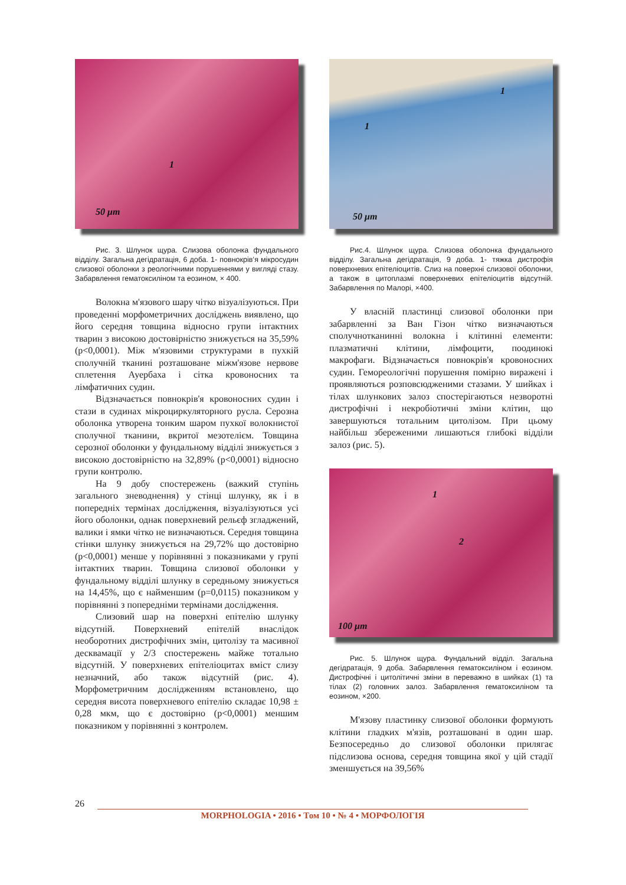1
50 μm
Рис. 3. Шлунок щура. Слизова оболонка фундального відділу. Загальна дегідратація, 6 доба. 1- повнокрів’я мікросудин слизової оболонки з реологічними порушеннями у вигляді стазу. Забарвлення гематоксиліном та еозином, × 400.
Волокна м'язового шару чітко візуалізуються. При проведенні морфометричних досліджень виявлено, що його середня товщина відносно групи інтактних тварин з високою достовірністю знижується на 35,59% (p<0,0001). Між м'язовими структурами в пухкій сполучній тканині розташоване міжм'язове нервове сплетення Ауербаха і сітка кровоносних та лімфатичних судин.
Відзначається повнокрів'я кровоносних судин і стази в судинах мікроциркуляторного русла. Серозна оболонка утворена тонким шаром пухкої волокнистої сполучної тканини, вкритої мезотелієм. Товщина серозної оболонки у фундальному відділі знижується з високою достовірністю на 32,89% (p<0,0001) відносно групи контролю.
На 9 добу спостережень (важкий ступінь загального зневоднення) у стінці шлунку, як і в попередніх термінах дослідження, візуалізуються усі його оболонки, однак поверхневий рельєф згладжений, валики і ямки чітко не визначаються. Середня товщина стінки шлунку знижується на 29,72% що достовірно (p<0,0001) менше у порівнянні з показниками у групі інтактних тварин. Товщина слизової оболонки у фундальному відділі шлунку в середньому знижується на 14,45%, що є найменшим (p=0,0115) показником у порівнянні з попередніми термінами дослідження.
Слизовий шар на поверхні епітелію шлунку відсутній. Поверхневий епітелій внаслідок необоротних дистрофічних змін, цитолізу та масивної десквамації у 2/3 спостережень майже тотально відсутній. У поверхневих епітеліоцитах вміст слизу незначний, або також відсутній (рис. 4). Морфометричним дослідженням встановлено, що середня висота поверхневого епітелію складає 10,98 ± 0,28 мкм, що є достовірно (p<0,0001) меншим показником у порівнянні з контролем.
1
1
50 μm
Рис.4. Шлунок щура. Слизова оболонка фундального відділу. Загальна дегідратація, 9 доба. 1- тяжка дистрофія поверхневих епітеліоцитів. Слиз на поверхні слизової оболонки, а також в цитоплазмі поверхневих епітеліоцитів відсутній. Забарвлення по Малорі, ×400.
У власній пластинці слизової оболонки при забарвленні за Ван Гізон чітко визначаються сполучнотканинні волокна і клітинні елементи: плазматичні клітини, лімфоцити, поодинокі макрофаги. Відзначається повнокрів'я кровоносних судин. Гемореологічні порушення помірно виражені і проявляються розповсюдженими стазами. У шийках і тілах шлункових залоз спостерігаються незворотні дистрофічні і некробіотичні зміни клітин, що завершуються тотальним цитолізом. При цьому найбільш збереженими лишаються глибокі відділи залоз (рис. 5).
1
2
100 μm
Рис. 5. Шлунок щура. Фундальний відділ. Загальна дегідратація, 9 доба. Забарвлення гематоксиліном і еозином. Дистрофічні і цитолітичні зміни в переважно в шийках (1) та тілах (2) головних залоз. Забарвлення гематоксиліном та еозином, ×200.
М'язову пластинку слизової оболонки формують клітини гладких м'язів, розташовані в один шар. Безпосередньо до слизової оболонки прилягає підслизова основа, середня товщина якої у цій стадії зменшується на 39,56%
26
MORPHOLOGIA • 2016 • Том 10 • № 4 • МОРФОЛОГІЯ